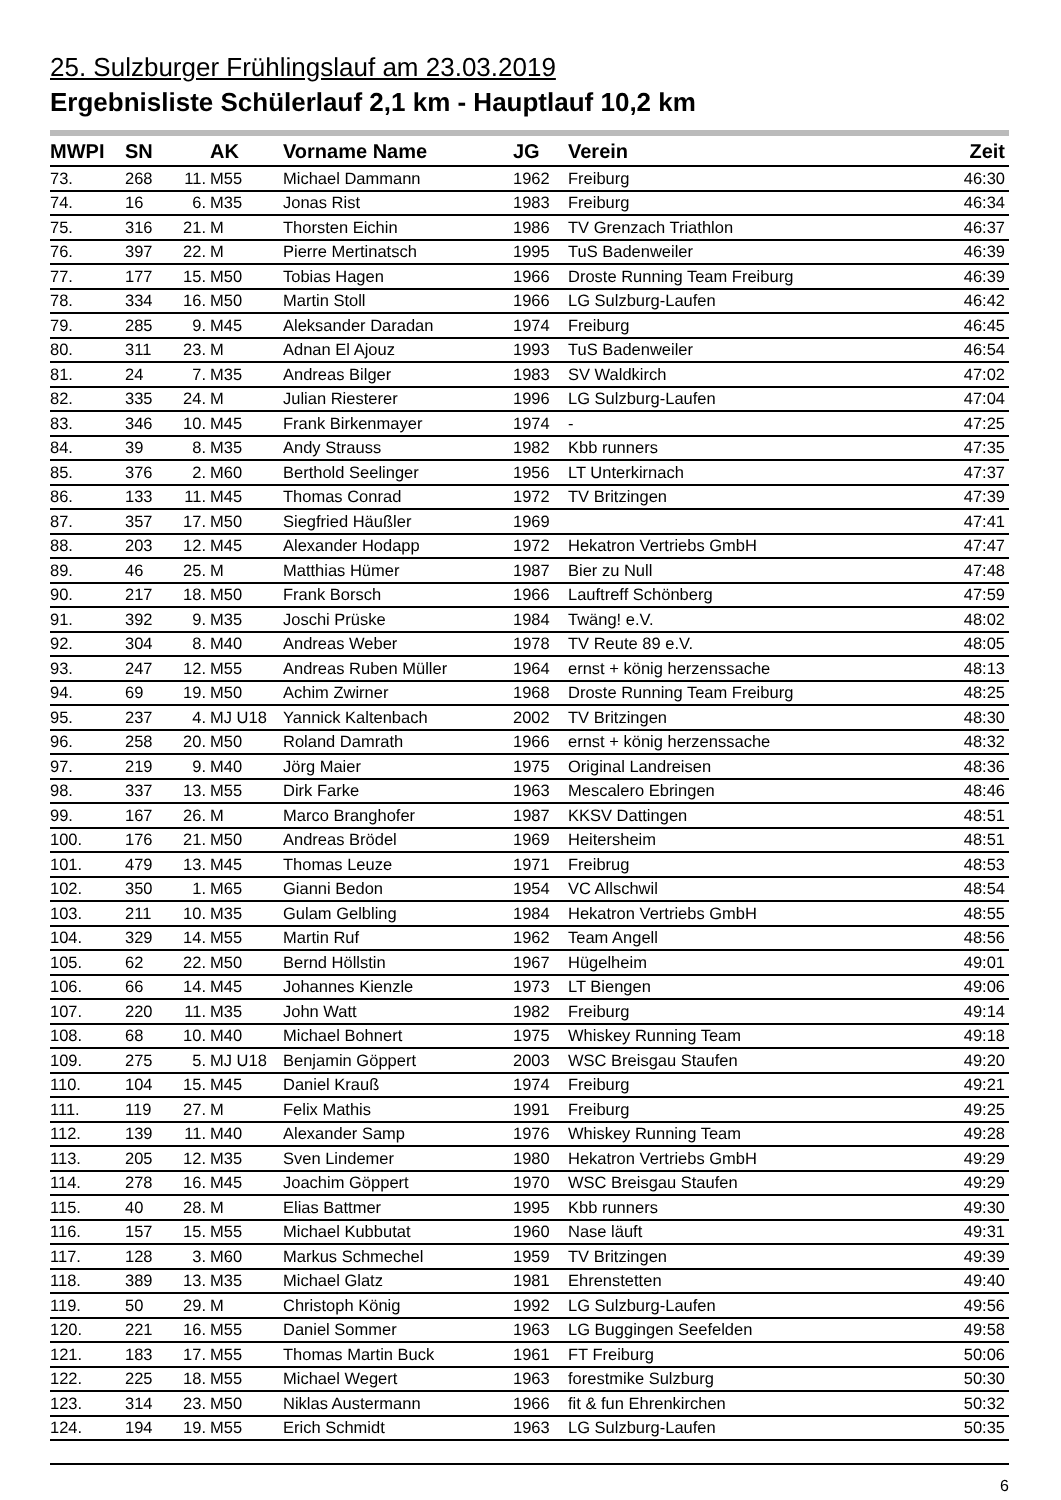25. Sulzburger Frühlingslauf am 23.03.2019
Ergebnisliste Schülerlauf 2,1 km - Hauptlauf 10,2 km
| MWPI | SN | | AK | Vorname Name | JG | Verein | Zeit |
| --- | --- | --- | --- | --- | --- | --- | --- |
| 73. | 268 | 11. | M55 | Michael Dammann | 1962 | Freiburg | 46:30 |
| 74. | 16 | 6. | M35 | Jonas Rist | 1983 | Freiburg | 46:34 |
| 75. | 316 | 21. | M | Thorsten Eichin | 1986 | TV Grenzach Triathlon | 46:37 |
| 76. | 397 | 22. | M | Pierre Mertinatsch | 1995 | TuS Badenweiler | 46:39 |
| 77. | 177 | 15. | M50 | Tobias Hagen | 1966 | Droste Running Team Freiburg | 46:39 |
| 78. | 334 | 16. | M50 | Martin Stoll | 1966 | LG Sulzburg-Laufen | 46:42 |
| 79. | 285 | 9. | M45 | Aleksander Daradan | 1974 | Freiburg | 46:45 |
| 80. | 311 | 23. | M | Adnan El Ajouz | 1993 | TuS Badenweiler | 46:54 |
| 81. | 24 | 7. | M35 | Andreas Bilger | 1983 | SV Waldkirch | 47:02 |
| 82. | 335 | 24. | M | Julian Riesterer | 1996 | LG Sulzburg-Laufen | 47:04 |
| 83. | 346 | 10. | M45 | Frank Birkenmayer | 1974 | - | 47:25 |
| 84. | 39 | 8. | M35 | Andy Strauss | 1982 | Kbb runners | 47:35 |
| 85. | 376 | 2. | M60 | Berthold Seelinger | 1956 | LT Unterkirnach | 47:37 |
| 86. | 133 | 11. | M45 | Thomas Conrad | 1972 | TV Britzingen | 47:39 |
| 87. | 357 | 17. | M50 | Siegfried Häußler | 1969 | | 47:41 |
| 88. | 203 | 12. | M45 | Alexander Hodapp | 1972 | Hekatron Vertriebs GmbH | 47:47 |
| 89. | 46 | 25. | M | Matthias Hümer | 1987 | Bier zu Null | 47:48 |
| 90. | 217 | 18. | M50 | Frank Borsch | 1966 | Lauftreff Schönberg | 47:59 |
| 91. | 392 | 9. | M35 | Joschi Prüske | 1984 | Twäng! e.V. | 48:02 |
| 92. | 304 | 8. | M40 | Andreas Weber | 1978 | TV Reute 89 e.V. | 48:05 |
| 93. | 247 | 12. | M55 | Andreas Ruben Müller | 1964 | ernst + könig herzenssache | 48:13 |
| 94. | 69 | 19. | M50 | Achim Zwirner | 1968 | Droste Running Team Freiburg | 48:25 |
| 95. | 237 | 4. | MJ U18 | Yannick Kaltenbach | 2002 | TV Britzingen | 48:30 |
| 96. | 258 | 20. | M50 | Roland Damrath | 1966 | ernst + könig herzenssache | 48:32 |
| 97. | 219 | 9. | M40 | Jörg Maier | 1975 | Original Landreisen | 48:36 |
| 98. | 337 | 13. | M55 | Dirk Farke | 1963 | Mescalero Ebringen | 48:46 |
| 99. | 167 | 26. | M | Marco Branghofer | 1987 | KKSV Dattingen | 48:51 |
| 100. | 176 | 21. | M50 | Andreas Brödel | 1969 | Heitersheim | 48:51 |
| 101. | 479 | 13. | M45 | Thomas Leuze | 1971 | Freibrug | 48:53 |
| 102. | 350 | 1. | M65 | Gianni Bedon | 1954 | VC Allschwil | 48:54 |
| 103. | 211 | 10. | M35 | Gulam Gelbling | 1984 | Hekatron Vertriebs GmbH | 48:55 |
| 104. | 329 | 14. | M55 | Martin Ruf | 1962 | Team Angell | 48:56 |
| 105. | 62 | 22. | M50 | Bernd Höllstin | 1967 | Hügelheim | 49:01 |
| 106. | 66 | 14. | M45 | Johannes Kienzle | 1973 | LT Biengen | 49:06 |
| 107. | 220 | 11. | M35 | John Watt | 1982 | Freiburg | 49:14 |
| 108. | 68 | 10. | M40 | Michael Bohnert | 1975 | Whiskey Running Team | 49:18 |
| 109. | 275 | 5. | MJ U18 | Benjamin Göppert | 2003 | WSC Breisgau Staufen | 49:20 |
| 110. | 104 | 15. | M45 | Daniel Krauß | 1974 | Freiburg | 49:21 |
| 111. | 119 | 27. | M | Felix Mathis | 1991 | Freiburg | 49:25 |
| 112. | 139 | 11. | M40 | Alexander Samp | 1976 | Whiskey Running Team | 49:28 |
| 113. | 205 | 12. | M35 | Sven Lindemer | 1980 | Hekatron Vertriebs GmbH | 49:29 |
| 114. | 278 | 16. | M45 | Joachim Göppert | 1970 | WSC Breisgau Staufen | 49:29 |
| 115. | 40 | 28. | M | Elias Battmer | 1995 | Kbb runners | 49:30 |
| 116. | 157 | 15. | M55 | Michael Kubbutat | 1960 | Nase läuft | 49:31 |
| 117. | 128 | 3. | M60 | Markus Schmechel | 1959 | TV Britzingen | 49:39 |
| 118. | 389 | 13. | M35 | Michael Glatz | 1981 | Ehrenstetten | 49:40 |
| 119. | 50 | 29. | M | Christoph König | 1992 | LG Sulzburg-Laufen | 49:56 |
| 120. | 221 | 16. | M55 | Daniel Sommer | 1963 | LG Buggingen Seefelden | 49:58 |
| 121. | 183 | 17. | M55 | Thomas Martin Buck | 1961 | FT Freiburg | 50:06 |
| 122. | 225 | 18. | M55 | Michael Wegert | 1963 | forestmike Sulzburg | 50:30 |
| 123. | 314 | 23. | M50 | Niklas Austermann | 1966 | fit & fun Ehrenkirchen | 50:32 |
| 124. | 194 | 19. | M55 | Erich Schmidt | 1963 | LG Sulzburg-Laufen | 50:35 |
6